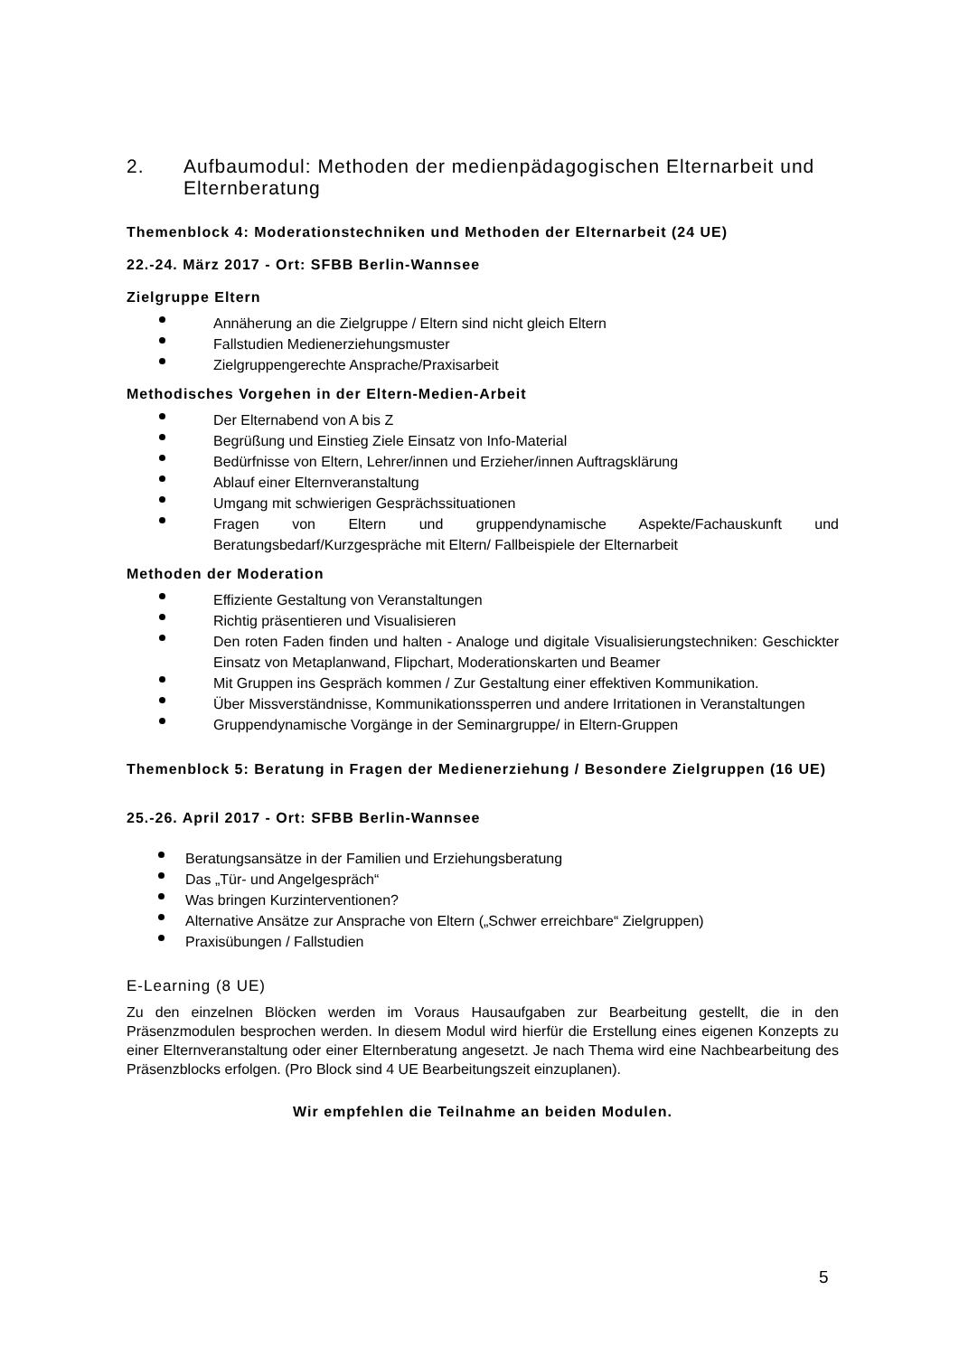2. Aufbaumodul: Methoden der medienpädagogischen Elternarbeit und Elternberatung
Themenblock 4: Moderationstechniken und Methoden der Elternarbeit (24 UE)
22.-24. März 2017 - Ort: SFBB Berlin-Wannsee
Zielgruppe Eltern
Annäherung an die Zielgruppe / Eltern sind nicht gleich Eltern
Fallstudien Medienerziehungsmuster
Zielgruppengerechte Ansprache/Praxisarbeit
Methodisches Vorgehen in der Eltern-Medien-Arbeit
Der Elternabend von A bis Z
Begrüßung und Einstieg Ziele Einsatz von Info-Material
Bedürfnisse von Eltern, Lehrer/innen und Erzieher/innen Auftragsklärung
Ablauf einer Elternveranstaltung
Umgang mit schwierigen Gesprächssituationen
Fragen von Eltern und gruppendynamische Aspekte/Fachauskunft und Beratungsbedarf/Kurzgespräche mit Eltern/ Fallbeispiele der Elternarbeit
Methoden der Moderation
Effiziente Gestaltung von Veranstaltungen
Richtig präsentieren und Visualisieren
Den roten Faden finden und halten - Analoge und digitale Visualisierungstechniken: Geschickter Einsatz von Metaplanwand, Flipchart, Moderationskarten und Beamer
Mit Gruppen ins Gespräch kommen / Zur Gestaltung einer effektiven Kommunikation.
Über Missverständnisse, Kommunikationssperren und andere Irritationen in Veranstaltungen
Gruppendynamische Vorgänge in der Seminargruppe/ in Eltern-Gruppen
Themenblock 5: Beratung in Fragen der Medienerziehung / Besondere Zielgruppen (16 UE)
25.-26. April 2017 - Ort: SFBB Berlin-Wannsee
Beratungsansätze in der Familien und Erziehungsberatung
Das „Tür- und Angelgespräch“
Was bringen Kurzinterventionen?
Alternative Ansätze zur Ansprache von Eltern („Schwer erreichbare“ Zielgruppen)
Praxisübungen / Fallstudien
E-Learning (8 UE)
Zu den einzelnen Blöcken werden im Voraus Hausaufgaben zur Bearbeitung gestellt, die in den Präsenzmodulen besprochen werden. In diesem Modul wird hierfür die Erstellung eines eigenen Konzepts zu einer Elternveranstaltung oder einer Elternberatung angesetzt. Je nach Thema wird eine Nachbearbeitung des Präsenzblocks erfolgen. (Pro Block sind 4 UE Bearbeitungszeit einzuplanen).
Wir empfehlen die Teilnahme an beiden Modulen.
5